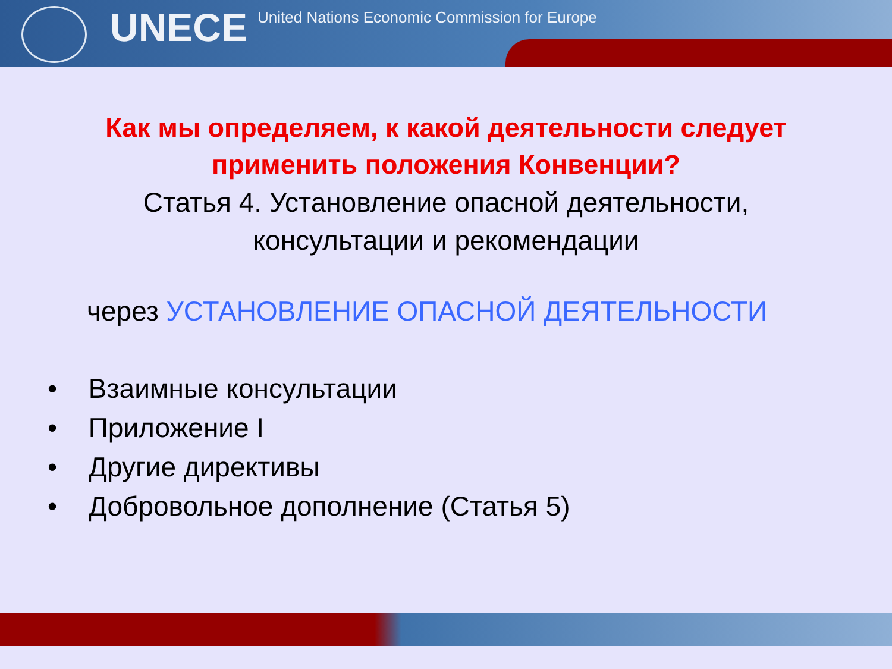UNECE
United Nations Economic Commission for Europe
Как мы определяем, к какой деятельности следует
применить положения Конвенции?
Статья 4. Установление опасной деятельности,
консультации и рекомендации
через УСТАНОВЛЕНИЕ ОПАСНОЙ ДЕЯТЕЛЬНОСТИ
• Взаимные консультации
• Приложение I
• Другие директивы
• Добровольное дополнение (Статья 5)